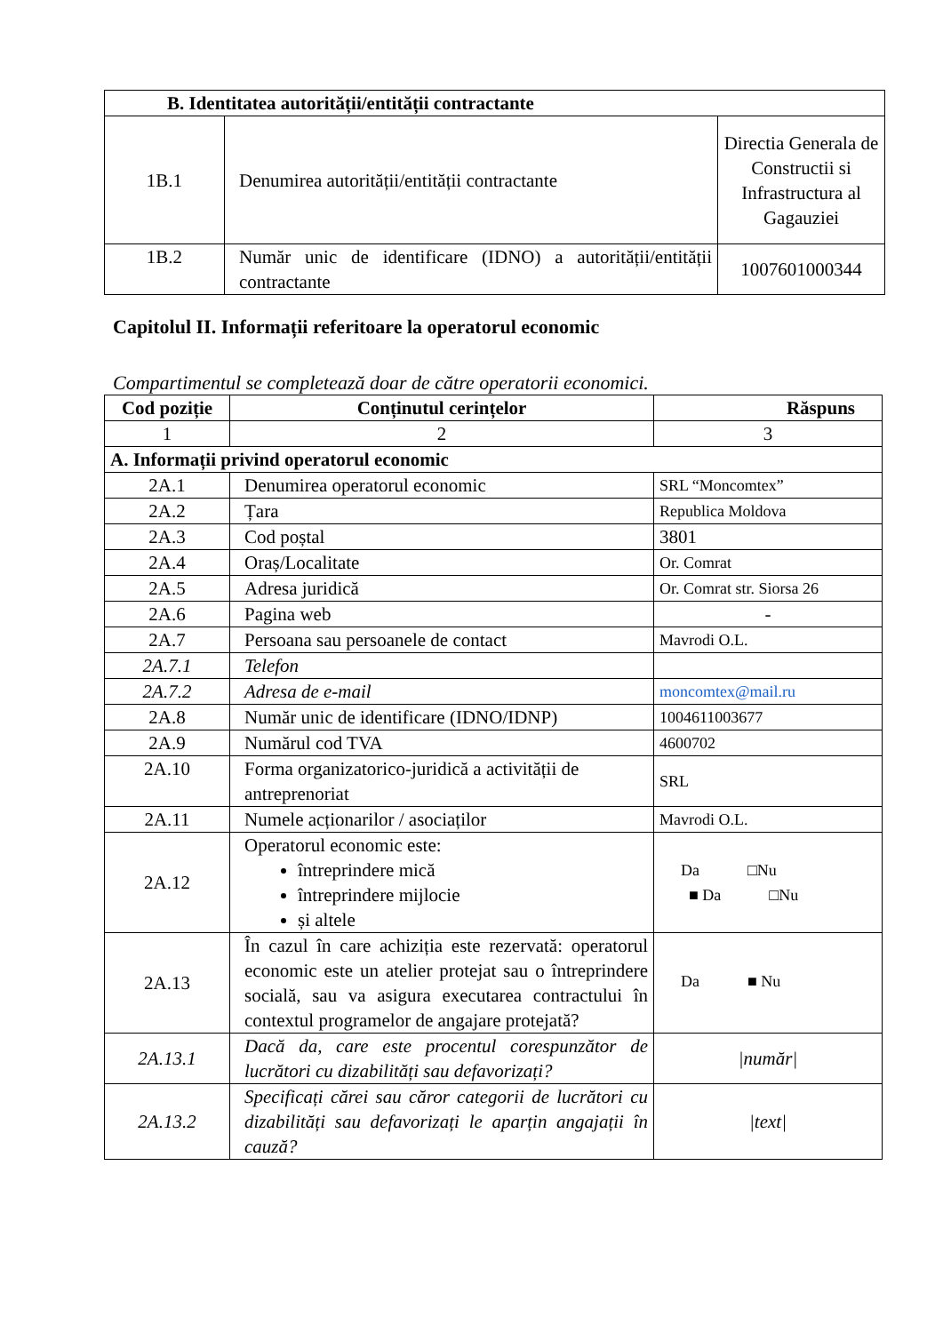| B. Identitatea autorității/entității contractante | | |
| --- | --- | --- |
| 1B.1 | Denumirea autorității/entității contractante | Directia Generala de Constructii si Infrastructura al Gagauziei |
| 1B.2 | Număr unic de identificare (IDNO) a autorității/entității contractante | 1007601000344 |
Capitolul II. Informații referitoare la operatorul economic
Compartimentul se completează doar de către operatorii economici.
| Cod poziție | Conținutul cerințelor | Răspuns |
| --- | --- | --- |
| 1 | 2 | 3 |
| A. Informații privind operatorul economic | | |
| 2A.1 | Denumirea operatorul economic | SRL “Moncomtex” |
| 2A.2 | Țara | Republica Moldova |
| 2A.3 | Cod poștal | 3801 |
| 2A.4 | Oraș/Localitate | Or. Comrat |
| 2A.5 | Adresa juridică | Or. Comrat str. Siorsa 26 |
| 2A.6 | Pagina web | - |
| 2A.7 | Persoana sau persoanele de contact | Mavrodi O.L. |
| 2A.7.1 | Telefon | |
| 2A.7.2 | Adresa de e-mail | moncomtex@mail.ru |
| 2A.8 | Număr unic de identificare (IDNO/IDNP) | 1004611003677 |
| 2A.9 | Numărul cod TVA | 4600702 |
| 2A.10 | Forma organizatorico-juridică a activității de antreprenoriat | SRL |
| 2A.11 | Numele acționarilor / asociaților | Mavrodi O.L. |
| 2A.12 | Operatorul economic este: întreprindere mică întreprindere mijlocie și altele | Da □Nu ■ Da □Nu |
| 2A.13 | În cazul în care achiziția este rezervată: operatorul economic este un atelier protejat sau o întreprindere socială, sau va asigura executarea contractului în contextul programelor de angajare protejată? | Da ■ Nu |
| 2A.13.1 | Dacă da, care este procentul corespunzător de lucrători cu dizabilități sau defavorizați? | /număr/ |
| 2A.13.2 | Specificați cărei sau căror categorii de lucrători cu dizabilități sau defavorizați le aparțin angajații în cauză? | /text/ |